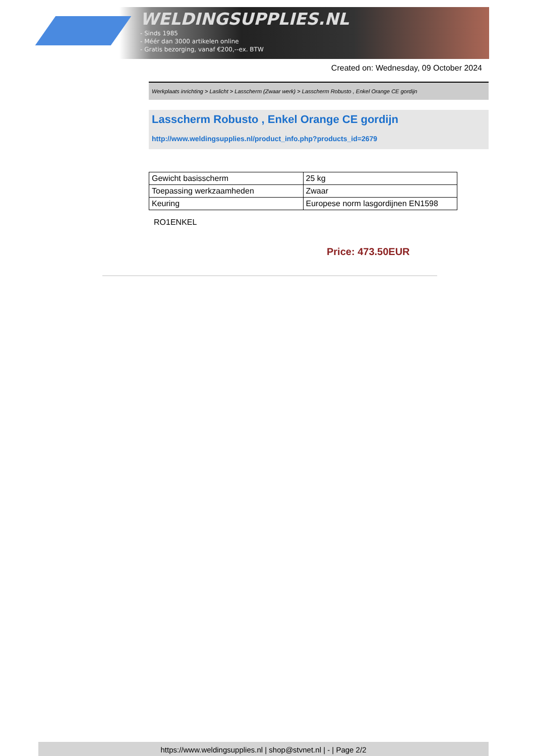WELDINGSUPPLIES.NL
- Sinds 1985
- Méér dan 3000 artikelen online
- Gratis bezorging, vanaf €200,--ex. BTW
Created on: Wednesday, 09 October 2024
Werkplaats inrichting > Laslicht > Lasscherm (Zwaar werk) > Lasscherm Robusto , Enkel Orange CE gordijn
Lasscherm Robusto , Enkel Orange CE gordijn
http://www.weldingsupplies.nl/product_info.php?products_id=2679
| Gewicht basisscherm | 25 kg |
| Toepassing werkzaamheden | Zwaar |
| Keuring | Europese norm lasgordijnen EN1598 |
RO1ENKEL
Price: 473.50EUR
https://www.weldingsupplies.nl | shop@stvnet.nl | - | Page 2/2